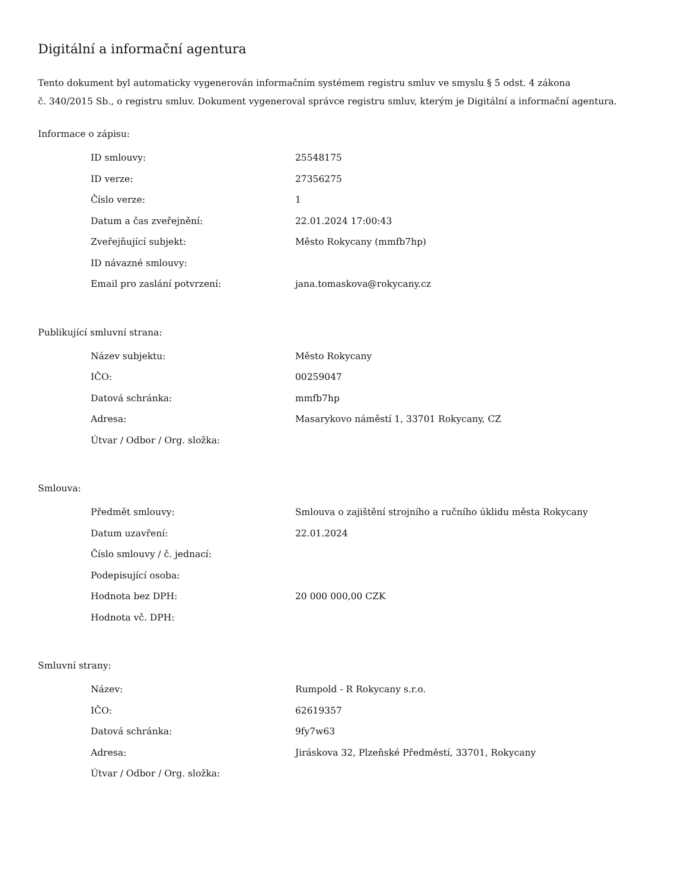Digitální a informační agentura
Tento dokument byl automaticky vygenerován informačním systémem registru smluv ve smyslu § 5 odst. 4 zákona
č. 340/2015 Sb., o registru smluv. Dokument vygeneroval správce registru smluv, kterým je Digitální a informační agentura.
Informace o zápisu:
| ID smlouvy: | 25548175 |
| ID verze: | 27356275 |
| Číslo verze: | 1 |
| Datum a čas zveřejnění: | 22.01.2024 17:00:43 |
| Zveřejňující subjekt: | Město Rokycany (mmfb7hp) |
| ID návazné smlouvy: | |
| Email pro zaslání potvrzení: | jana.tomaskova@rokycany.cz |
Publikující smluvní strana:
| Název subjektu: | Město Rokycany |
| IČO: | 00259047 |
| Datová schránka: | mmfb7hp |
| Adresa: | Masarykovo náměstí 1, 33701 Rokycany, CZ |
| Útvar / Odbor / Org. složka: | |
Smlouva:
| Předmět smlouvy: | Smlouva o zajištění strojního a ručního úklidu města Rokycany |
| Datum uzavření: | 22.01.2024 |
| Číslo smlouvy / č. jednací: | |
| Podepisující osoba: | |
| Hodnota bez DPH: | 20 000 000,00 CZK |
| Hodnota vč. DPH: | |
Smluvní strany:
| Název: | Rumpold - R Rokycany s.r.o. |
| IČO: | 62619357 |
| Datová schránka: | 9fy7w63 |
| Adresa: | Jiráskova 32, Plzeňské Předměstí, 33701, Rokycany |
| Útvar / Odbor / Org. složka: | |